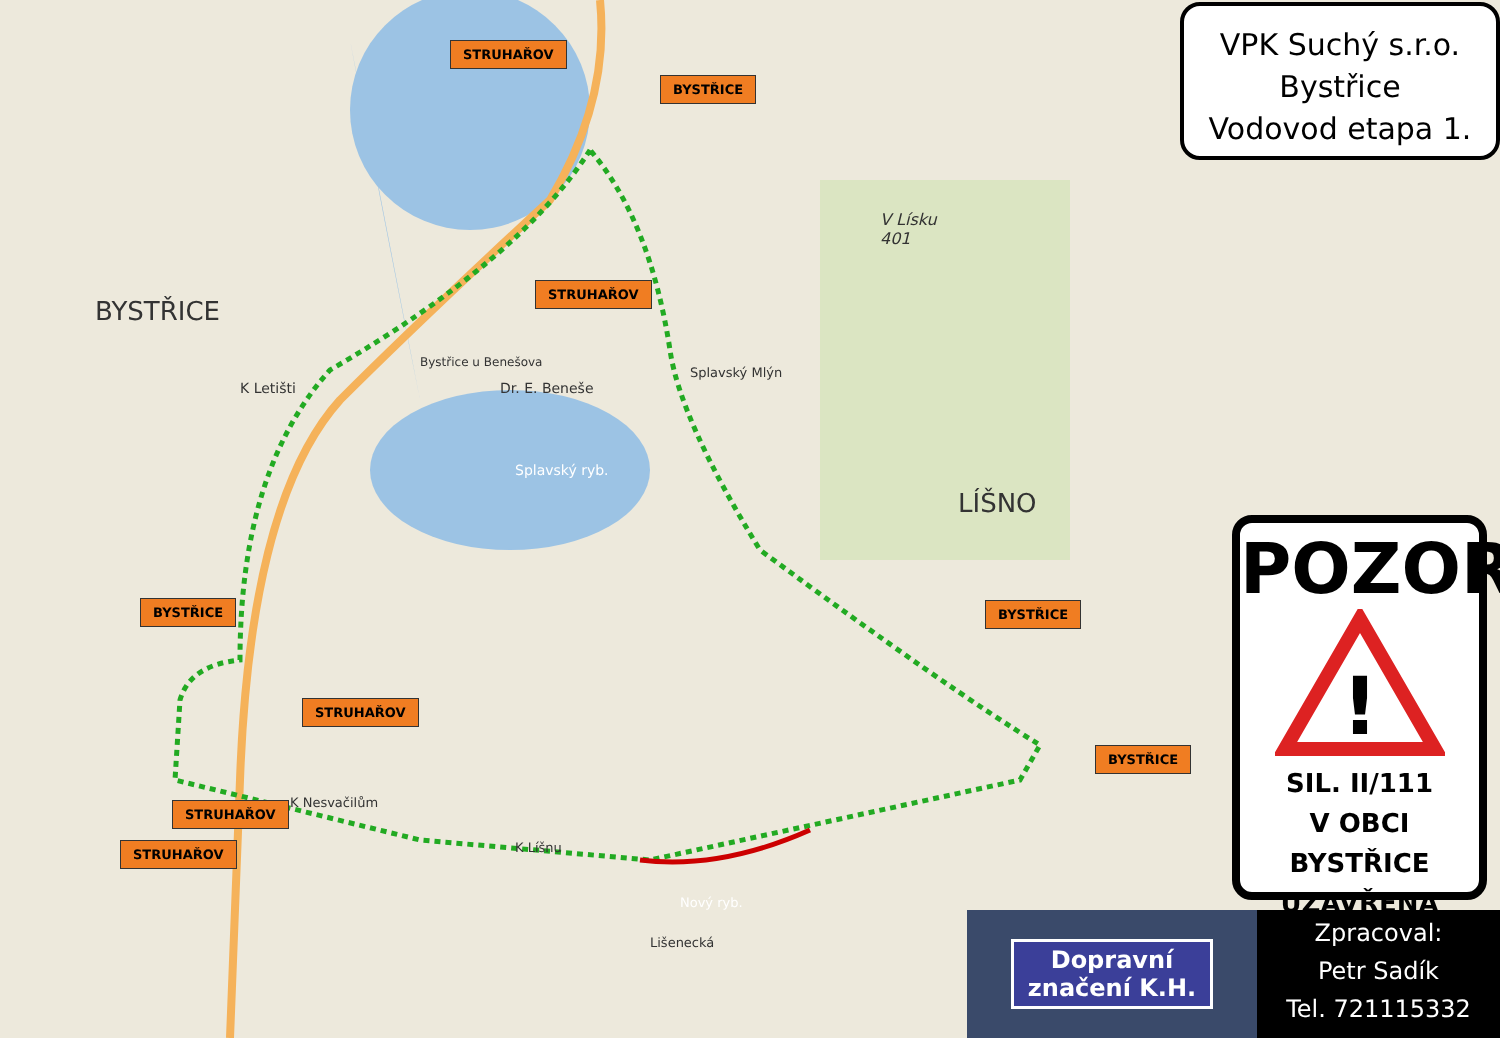BYSTŘICE
LÍŠNO
V Lísku
401
Bystřice u Benešova
Dr. E. Beneše
K Letišti
Splavský Mlýn
Splavský ryb.
Nový ryb.
K Nesvačilům
K Líšnu
Lišenecká
STRUHAŘOV
BYSTŘICE
STRUHAŘOV
BYSTŘICE
STRUHAŘOV
BYSTŘICE
BYSTŘICE
STRUHAŘOV
STRUHAŘOV
VPK Suchý s.r.o.
Bystřice
Vodovod etapa 1.
POZOR
!
SIL. II/111
V OBCI BYSTŘICE
UZAVŘENA
Dopravní
značení K.H.
Zpracoval:
Petr Sadík
Tel. 721115332